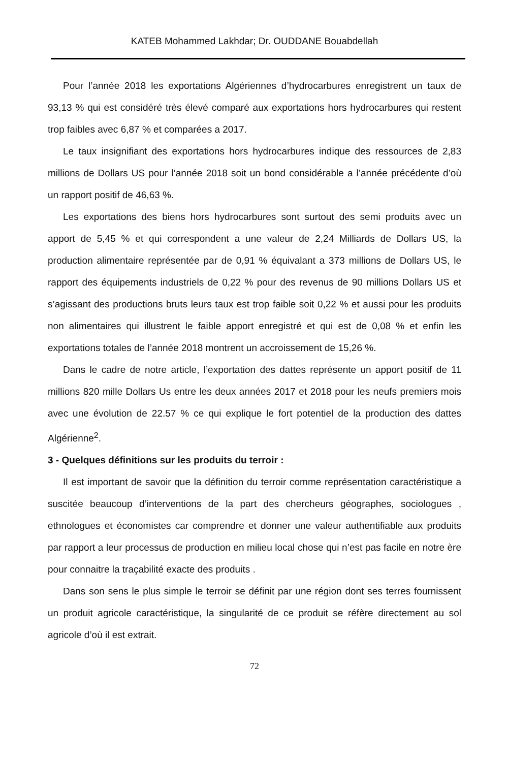KATEB Mohammed Lakhdar; Dr. OUDDANE Bouabdellah
Pour l’année 2018 les exportations Algériennes d’hydrocarbures enregistrent un taux de 93,13 % qui est considéré très élevé comparé aux exportations hors hydrocarbures qui restent trop faibles avec 6,87 % et comparées a 2017.
Le taux insignifiant des exportations hors hydrocarbures indique des ressources de 2,83 millions de Dollars US pour l’année 2018 soit un bond considérable a l’année précédente d’où un rapport positif de 46,63 %.
Les exportations des biens hors hydrocarbures sont surtout des semi produits avec un apport de 5,45 % et qui correspondent a une valeur de 2,24 Milliards de Dollars US, la production alimentaire représentée par de 0,91 % équivalant a 373 millions de Dollars US, le rapport des équipements industriels de 0,22 % pour des revenus de 90 millions Dollars US et s’agissant des productions bruts leurs taux est trop faible soit 0,22 % et aussi pour les produits non alimentaires qui illustrent le faible apport enregistré et qui est de 0,08 % et enfin les exportations totales de l’année 2018 montrent un accroissement de 15,26 %.
Dans le cadre de notre article, l’exportation des dattes représente un apport positif de 11 millions 820 mille Dollars Us entre les deux années 2017 et 2018 pour les neufs premiers mois avec une évolution de 22.57 % ce qui explique le fort potentiel de la production des dattes Algérienne<sup>2</sup>.
3 - Quelques définitions sur les produits du terroir :
Il est important de savoir que la définition du terroir comme représentation caractéristique a suscitée beaucoup d’interventions de la part des chercheurs géographes, sociologues , ethnologues et économistes car comprendre et donner une valeur authentifiable aux produits par rapport a leur processus de production en milieu local chose qui n’est pas facile en notre ère pour connaitre la traçabilité exacte des produits .
Dans son sens le plus simple le terroir se définit par une région dont ses terres fournissent un produit agricole caractéristique, la singularité de ce produit se réfère directement au sol agricole d’où il est extrait.
72